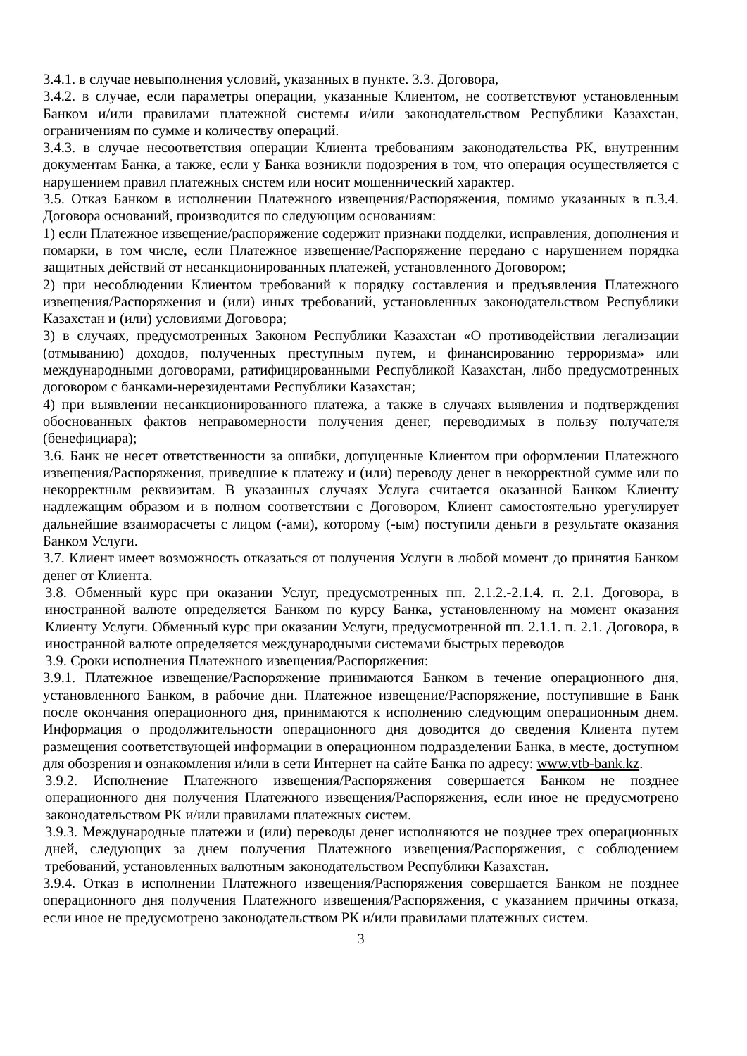3.4.1. в случае невыполнения условий, указанных в пункте. 3.3. Договора,
3.4.2. в случае, если параметры операции, указанные Клиентом, не соответствуют установленным Банком и/или правилами платежной системы и/или законодательством Республики Казахстан, ограничениям по сумме и количеству операций.
3.4.3. в случае несоответствия операции Клиента требованиям законодательства РК, внутренним документам Банка, а также, если у Банка возникли подозрения в том, что операция осуществляется с нарушением правил платежных систем или носит мошеннический характер.
3.5. Отказ Банком в исполнении Платежного извещения/Распоряжения, помимо указанных в п.3.4. Договора оснований, производится по следующим основаниям:
1) если Платежное извещение/распоряжение содержит признаки подделки, исправления, дополнения и помарки, в том числе, если Платежное извещение/Распоряжение передано с нарушением порядка защитных действий от несанкционированных платежей, установленного Договором;
2) при несоблюдении Клиентом требований к порядку составления и предъявления Платежного извещения/Распоряжения и (или) иных требований, установленных законодательством Республики Казахстан и (или) условиями Договора;
3) в случаях, предусмотренных Законом Республики Казахстан «О противодействии легализации (отмыванию) доходов, полученных преступным путем, и финансированию терроризма» или международными договорами, ратифицированными Республикой Казахстан, либо предусмотренных договором с банками-нерезидентами Республики Казахстан;
4) при выявлении несанкционированного платежа, а также в случаях выявления и подтверждения обоснованных фактов неправомерности получения денег, переводимых в пользу получателя (бенефициара);
3.6. Банк не несет ответственности за ошибки, допущенные Клиентом при оформлении Платежного извещения/Распоряжения, приведшие к платежу и (или) переводу денег в некорректной сумме или по некорректным реквизитам. В указанных случаях Услуга считается оказанной Банком Клиенту надлежащим образом и в полном соответствии с Договором, Клиент самостоятельно урегулирует дальнейшие взаиморасчеты с лицом (-ами), которому (-ым) поступили деньги в результате оказания Банком Услуги.
3.7. Клиент имеет возможность отказаться от получения Услуги в любой момент до принятия Банком денег от Клиента.
3.8. Обменный курс при оказании Услуг, предусмотренных пп. 2.1.2.-2.1.4. п. 2.1. Договора, в иностранной валюте определяется Банком по курсу Банка, установленному на момент оказания Клиенту Услуги. Обменный курс при оказании Услуги, предусмотренной пп. 2.1.1. п. 2.1. Договора, в иностранной валюте определяется международными системами быстрых переводов
3.9. Сроки исполнения Платежного извещения/Распоряжения:
3.9.1. Платежное извещение/Распоряжение принимаются Банком в течение операционного дня, установленного Банком, в рабочие дни. Платежное извещение/Распоряжение, поступившие в Банк после окончания операционного дня, принимаются к исполнению следующим операционным днем. Информация о продолжительности операционного дня доводится до сведения Клиента путем размещения соответствующей информации в операционном подразделении Банка, в месте, доступном для обозрения и ознакомления и/или в сети Интернет на сайте Банка по адресу: www.vtb-bank.kz.
3.9.2. Исполнение Платежного извещения/Распоряжения совершается Банком не позднее операционного дня получения Платежного извещения/Распоряжения, если иное не предусмотрено законодательством РК и/или правилами платежных систем.
3.9.3. Международные платежи и (или) переводы денег исполняются не позднее трех операционных дней, следующих за днем получения Платежного извещения/Распоряжения, с соблюдением требований, установленных валютным законодательством Республики Казахстан.
3.9.4. Отказ в исполнении Платежного извещения/Распоряжения совершается Банком не позднее операционного дня получения Платежного извещения/Распоряжения, с указанием причины отказа, если иное не предусмотрено законодательством РК и/или правилами платежных систем.
3